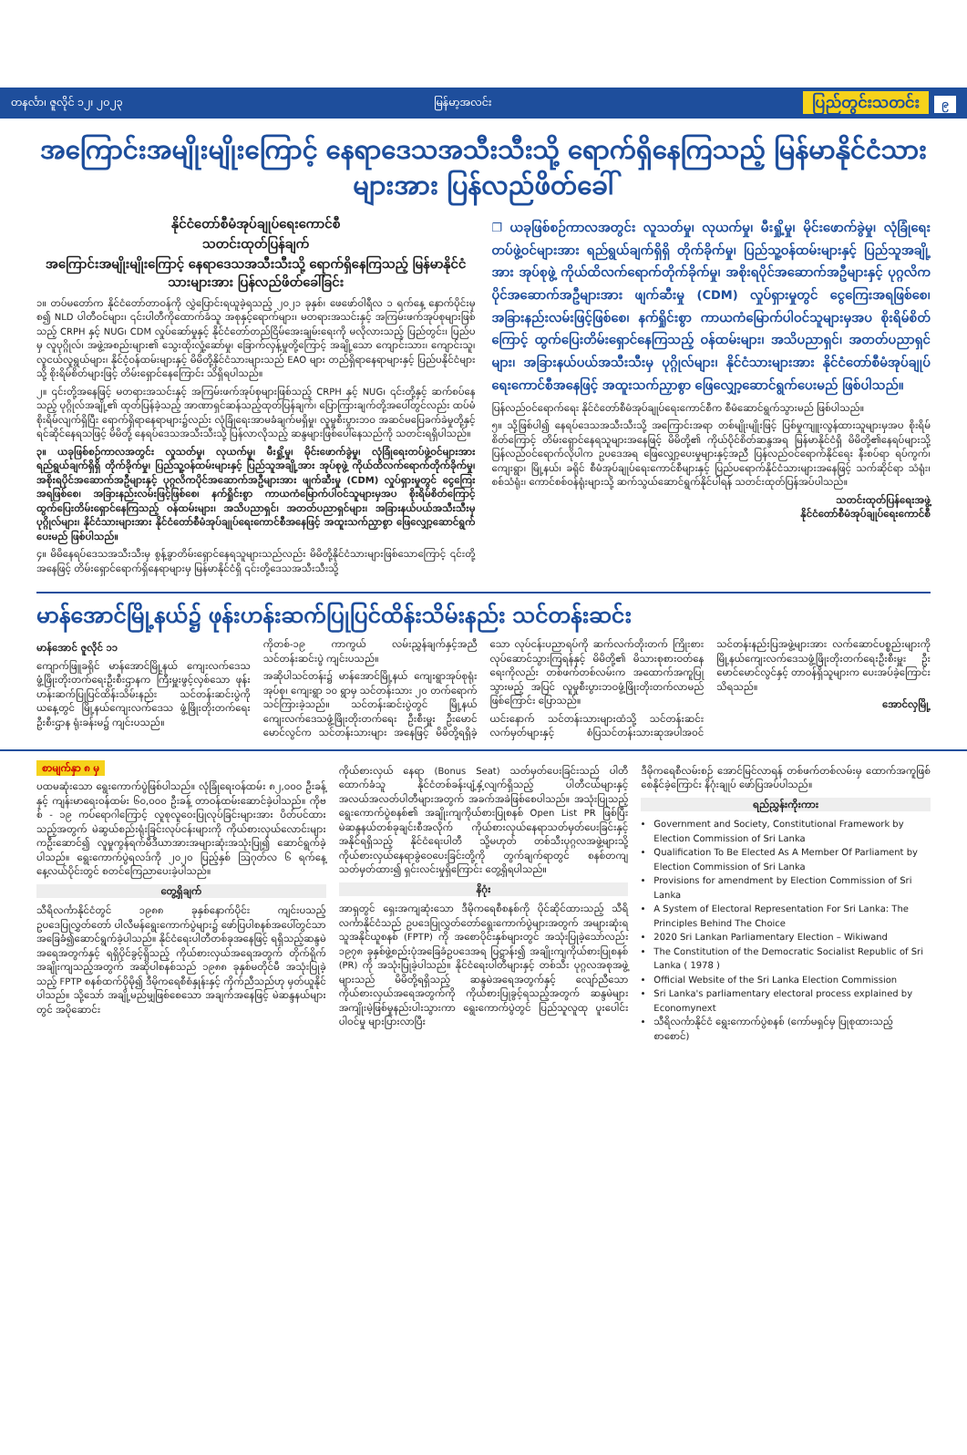တနင်္လာ၊ ဇူလိုင် ၁၂၊ ၂၀၂၃ မြန်မာ့အလင်း ပြည်တွင်းသတင်း ၉
အကြောင်းအမျိုးမျိုးကြောင့် နေရာဒေသအသီးသီးသို့ ရောက်ရှိနေကြသည့် မြန်မာနိုင်ငံသားများအား ပြန်လည်ဖိတ်ခေါ်
နိုင်ငံတော်စီမံအုပ်ချုပ်ရေးကောင်စီ
သတင်းထုတ်ပြန်ချက်
အကြောင်းအမျိုးမျိုးကြောင့် နေရာဒေသအသီးသီးသို့ ရောက်ရှိနေကြသည့် မြန်မာနိုင်ငံသားများအား ပြန်လည်ဖိတ်ခေါ်ခြင်း
၁။ တပ်မတော်က နိုင်ငံတော်တာဝန်ကို လွှဲပြောင်းရယူခဲ့ရသည့် ၂၀၂၁ ခုနှစ်၊ ဖေဖော်ဝါရီလ ၁ ရက်နေ့ နောက်ပိုင်းမှစ၍ NLD ပါတီဝင်များ၊ ၎င်းပါတီကိုထောက်ခံသူ အစုနှင့်ရောက်များ၊ မတရားအသင်းနှင့် အကြမ်းဖက်အုပ်စုများဖြစ်သည့် CRPH နှင့် NUG၊ CDM လှုပ်ဆော်မှုနှင့် နိုင်ငံတော်တည်ငြိမ်အေးချမ်းရေးကို မလိုလားသည့် ပြည်တွင်း၊ ပြည်ပမှ လူပုဂ္ဂိုလ်၊ အဖွဲ့အစည်းများ၏ သွေးထိုးလှုံ့ဆော်မှု၊ ခြောက်လှန့်မှုတို့ကြောင့် အချို့သော ကျောင်းသား၊ ကျောင်းသူ၊ လူငယ်လူရွယ်များ၊ နိုင်ငံ့ဝန်ထမ်းများနှင့် မိမိတို့နိုင်ငံသားများသည် EAO များ တည်ရှိရာနေရာများနှင့် ပြည်ပနိုင်ငံများသို့ စိုးရိမ်စိတ်များဖြင့် တိမ်းရှောင်နေကြောင်း သိရှိရပါသည်။
၂။ ၎င်းတို့အနေဖြင့် မတရားအသင်းနှင့် အကြမ်းဖက်အုပ်စုများဖြစ်သည့် CRPH နှင့် NUG၊ ၎င်းတို့နှင့် ဆက်စပ်နေသည့် ပုဂ္ဂိုလ်အချို့၏ ထုတ်ပြန်ခဲ့သည့် အာဏာရှင်ဆန်သည့်ထုတ်ပြန်ချက်၊ ပြောကြားချက်တို့အပေါ်တွင်လည်း ထပ်မံစိုးရိမ်လျက်ရှိပြီး ရောက်ရှိရာနေရာများ၌လည်း လုံခြုံရေးအာမခံချက်မရှိမှု၊ လူမှုစီးပွားဘဝ အဆင်မပြေခက်ခဲမှုတို့နှင့် ရင်ဆိုင်နေရသဖြင့် မိမိတို့ နေရပ်ဒေသအသီးသီးသို့ ပြန်လာလိုသည့် ဆန္ဒများဖြစ်ပေါ်နေသည်ကို သတင်းရရှိပါသည်။
၃။ ယခုဖြစ်စဉ်ကာလအတွင်း လူသတ်မှု၊ လုယက်မှု၊ မီးရှို့မှု၊ မိုင်းဖောက်ခွဲမှု၊ လုံခြုံရေးတပ်ဖွဲ့ဝင်များအား ရည်ရွယ်ချက်ရှိရှိ တိုက်ခိုက်မှု၊ ပြည်သူ့ဝန်ထမ်းများနှင့် ပြည်သူအချို့အား အုပ်စုဖွဲ့ ကိုယ်ထိလက်ရောက်တိုက်ခိုက်မှု၊ အစိုးရပိုင်အဆောက်အဦများနှင့် ပုဂ္ဂလိကပိုင်အဆောက်အဦများအား ဖျက်ဆီးမှု (CDM) လှုပ်ရှားမှုတွင် ငွေကြေးအရဖြစ်စေ၊ အခြားနည်းလမ်းဖြင့်ဖြစ်စေ၊ နက်ရှိုင်းစွာ ကာယကံမြောက်ပါဝင်သူများမှအပ စိုးရိမ်စိတ်ကြောင့် ထွက်ပြေးတိမ်းရှောင်နေကြသည့် ဝန်ထမ်းများ၊ အသိပညာရှင်၊ အတတ်ပညာရှင်များ၊ အခြားနယ်ပယ်အသီးသီးမှ ပုဂ္ဂိုလ်များ၊ နိုင်ငံသားများအား နိုင်ငံတော်စီမံအုပ်ချုပ်ရေးကောင်စီအနေဖြင့် အထူးသက်ညှာစွာ ဖြေလျှော့ဆောင်ရွက်ပေးမည် ဖြစ်ပါသည်။
၄။ မိမိနေရပ်ဒေသအသီးသီးမှ စွန့်ခွာတိမ်းရှောင်နေရသူများသည်လည်း မိမိတို့နိုင်ငံသားများဖြစ်သောကြောင့် ၎င်းတို့အနေဖြင့် တိမ်းရှောင်ရောက်ရှိနေရာများမှ မြန်မာနိုင်ငံရှိ ၎င်းတို့ဒေသအသီးသီးသို့
❐ ယခုဖြစ်စဉ်ကာလအတွင်း လူသတ်မှု၊ လုယက်မှု၊ မီးရှို့မှု၊ မိုင်းဖောက်ခွဲမှု၊ လုံခြုံရေးတပ်ဖွဲ့ဝင်များအား ရည်ရွယ်ချက်ရှိရှိ တိုက်ခိုက်မှု၊ ပြည်သူ့ဝန်ထမ်းများနှင့် ပြည်သူအချို့အား အုပ်စုဖွဲ့ ကိုယ်ထိလက်ရောက်တိုက်ခိုက်မှု၊ အစိုးရပိုင်အဆောက်အဦများနှင့် ပုဂ္ဂလိကပိုင်အဆောက်အဦများအား ဖျက်ဆီးမှု (CDM) လှုပ်ရှားမှုတွင် ငွေကြေးအရဖြစ်စေ၊ အခြားနည်းလမ်းဖြင့်ဖြစ်စေ၊ နက်ရှိုင်းစွာ ကာယကံမြောက်ပါဝင်သူများမှအပ စိုးရိမ်စိတ်ကြောင့် ထွက်ပြေးတိမ်းရှောင်နေကြသည့် ဝန်ထမ်းများ၊ အသိပညာရှင်၊ အတတ်ပညာရှင်များ၊ အခြားနယ်ပယ်အသီးသီးမှ ပုဂ္ဂိုလ်များ၊ နိုင်ငံသားများအား နိုင်ငံတော်စီမံအုပ်ချုပ်ရေးကောင်စီအနေဖြင့် အထူးသက်ညှာစွာ ဖြေလျှော့ဆောင်ရွက်ပေးမည် ဖြစ်ပါသည်။
ပြန်လည်ဝင်ရောက်ရေး နိုင်ငံတော်စီမံအုပ်ချုပ်ရေးကောင်စီက စီမံဆောင်ရွက်သွားမည် ဖြစ်ပါသည်။
၅။ သို့ဖြစ်ပါ၍ နေရပ်ဒေသအသီးသီးသို့ အကြောင်းအရာ တစ်မျိုးမျိုးဖြင့် ပြစ်မှုကျူးလွန်ထားသူများမှအပ စိုးရိမ်စိတ်ကြောင့် တိမ်းရှောင်နေရသူများအနေဖြင့် မိမိတို့၏ ကိုယ်ပိုင်စိတ်ဆန္ဒအရ မြန်မာနိုင်ငံရှိ မိမိတို့၏နေရပ်များသို့ ပြန်လည်ဝင်ရောက်လိုပါက ဥပဒေအရ ဖြေလျှော့ပေးမှုများနှင့်အညီ ပြန်လည်ဝင်ရောက်နိုင်ရေး နီးစပ်ရာ ရပ်ကွက်၊ ကျေးရွာ၊ မြို့နယ်၊ ခရိုင် စီမံအုပ်ချုပ်ရေးကောင်စီများနှင့် ပြည်ပရောက်နိုင်ငံသားများအနေဖြင့် သက်ဆိုင်ရာ သံရုံး၊ စစ်သံရုံး၊ ကောင်စစ်ဝန်ရုံးများသို့ ဆက်သွယ်ဆောင်ရွက်နိုင်ပါရန် သတင်းထုတ်ပြန်အပ်ပါသည်။
သတင်းထုတ်ပြန်ရေးအဖွဲ့
နိုင်ငံတော်စီမံအုပ်ချုပ်ရေးကောင်စီ
မာန်အောင်မြို့နယ်၌ ဖုန်းဟန်းဆက်ပြုပြင်ထိန်းသိမ်းနည်း သင်တန်းဆင်း
မာန်အောင် ဇူလိုင် ၁၁
ကျောက်ဖြူခရိုင် မာန်အောင်မြို့နယ် ကျေးလက်ဒေသဖွံ့ဖြိုးတိုးတက်ရေးဦးစီးဌာနက ကြီးမှူးဖွင့်လှစ်သော ဖုန်းဟန်းဆက်ပြုပြင်ထိန်းသိမ်းနည်း သင်တန်းဆင်းပွဲကို ယနေ့တွင် မြို့နယ်ကျေးလက်ဒေသ ဖွံ့ဖြိုးတိုးတက်ရေးဦးစီးဌာန ရုံးခန်းမ၌ ကျင်းပသည်။
ကိုတစ်-၁၉ ကာကွယ် လမ်းညွှန်ချက်နှင့်အညီ သင်တန်းဆင်းပွဲ ကျင်းပသည်။
အဆိုပါသင်တန်း၌ မာန်အောင်မြို့နယ် ကျေးရွာအုပ်စုရုံးအုပ်စု၊ ကျေးရွာ ၁၀ ရွာမှ သင်တန်းသား ၂၀ တက်ရောက်သင်ကြားခဲ့သည်။ သင်တန်းဆင်းပွဲတွင် မြို့နယ်ကျေးလက်ဒေသဖွံ့ဖြိုးတိုးတက်ရေး ဦးစီးမှူး ဦးမောင်မောင်လွင်က သင်တန်းသားများ အနေဖြင့် မိမိတို့ရရှိခဲ့သော လုပ်ငန်းပညာရပ်ကို ဆက်လက်တိုးတက် ကြိုးစားလုပ်ဆောင်သွားကြရန်နှင့် မိမိတို့၏ မိသားစုစားဝတ်နေရေးကိုလည်း တစ်ဖက်တစ်လမ်းက အထောက်အကူပြုသွားမည့် အပြင် လူမှုစီးပွားဘဝဖွံ့ဖြိုးတိုးတက်လာမည်ဖြစ်ကြောင်း ပြောသည်။
ယင်းနောက် သင်တန်းသားများထံသို့ သင်တန်းဆင်းလက်မှတ်များနှင့် စံပြသင်တန်းသားဆုအပါအဝင် သင်တန်းနည်းပြအဖွဲ့များအား လက်ဆောင်ပစ္စည်းများကို မြို့နယ်ကျေးလက်ဒေသဖွံ့ဖြိုးတိုးတက်ရေးဦးစီးမှူး ဦးမောင်မောင်လွင်နှင့် တာဝန်ရှိသူများက ပေးအပ်ခဲ့ကြောင်း သိရသည်။
အောင်လှမြို့
စာမျက်နှာ ၈ မှ
ပထမဆုံးသော ရွေးကောက်ပွဲဖြစ်ပါသည်။ လုံခြုံရေးဝန်ထမ်း ၈၂,၀၀၀ ဦးခန့်နှင့် ကျန်းမာရေးဝန်ထမ်း ၆၀,၀၀၀ ဦးခန့် တာဝန်ထမ်းဆောင်ခဲ့ပါသည်။ ကိုဗစ် - ၁၉ ကပ်ရောဂါကြောင့် လူစုလူဝေးပြုလုပ်ခြင်းများအား ပိတ်ပင်ထားသည့်အတွက် မဲဆွယ်စည်းရုံးခြင်းလုပ်ငန်းများကို ကိုယ်စားလှယ်လောင်းများကဦးဆောင်၍ လူမှုကွန်ရက်မီဒီယာအားအများဆုံးအသုံးပြု၍ ဆောင်ရွက်ခဲ့ပါသည်။ ရွေးကောက်ပွဲရလဒ်ကို ၂၀၂၀ ပြည့်နှစ် ဩဂုတ်လ ၆ ရက်နေ့ နေ့လယ်ပိုင်းတွင် စတင်ကြေညာပေးခဲ့ပါသည်။
တွေ့ရှိချက်
သီရိလင်္ကာနိုင်ငံတွင် ၁၉၈၈ ခုနှစ်နောက်ပိုင်း ကျင်းပသည့် ဥပဒေပြုလွှတ်တော် ပါလီမန်ရွေးကောက်ပွဲများ၌ ဖော်ပြပါစနစ်အပေါ်တွင်သာ အခြေခံ၍ဆောင်ရွက်ခဲ့ပါသည်။ နိုင်ငံရေးပါတီတစ်ခုအနေဖြင့် ရရှိသည့်ဆန္ဒမဲအရေအတွက်နှင့် ရရှိပိုင်ခွင့်ရှိသည့် ကိုယ်စားလှယ်အရေအတွက် တိုက်ရိုက်အချိုးကျသည့်အတွက် အဆိုပါစနစ်သည် ၁၉၈၈ ခုနှစ်မတိုင်မီ အသုံးပြုခဲ့သည့် FPTP စနစ်ထက်ပိုမို၍ ဒီမိုကရေစီစံနှုန်းနှင့် ကိုက်ညီသည်ဟု မှတ်ယူနိုင်ပါသည်။ သို့သော် အချို့မည်မျှဖြစ်စေသော အချက်အနေဖြင့် မဲဆန္ဒနယ်များတွင် အပိုဆောင်း
ကိုယ်စားလှယ် နေရာ (Bonus Seat) သတ်မှတ်ပေးခြင်းသည် ပါတီထောက်ခံသူ နိုင်ငံတစ်ခန်းပျံ့နှံ့လျက်ရှိသည့် ပါတီငယ်များနှင့် အလယ်အလတ်ပါတီများအတွက် အခက်အခဲဖြစ်စေပါသည်။ အသုံးပြုသည့် ရွေးကောက်ပွဲစနစ်၏ အချိုးကျကိုယ်စားပြုစနစ် Open List PR ဖြစ်ပြီး မဲဆန္ဒနယ်တစ်ခုချင်းစီအလိုက် ကိုယ်စားလှယ်နေရာသတ်မှတ်ပေးခြင်းနှင့် အနိုင်ရရှိသည့် နိုင်ငံရေးပါတီ သို့မဟုတ် တစ်သီးပုဂ္ဂလအဖွဲ့များသို့ ကိုယ်စားလှယ်နေရာခွဲဝေပေးခြင်းတို့ကို တွက်ချက်ရာတွင် စနစ်တကျ သတ်မှတ်ထား၍ ရှင်းလင်းမှုရှိကြောင်း တွေ့ရှိရပါသည်။
နိဂုံး
အာရှတွင် ရှေးအကျဆုံးသော ဒီမိုကရေစီစနစ်ကို ပိုင်ဆိုင်ထားသည့် သီရိလင်္ကာနိုင်ငံသည် ဥပဒေပြုလွှတ်တော်ရွေးကောက်ပွဲများအတွက် အများဆုံးရသူအနိုင်ယူစနစ် (FPTP) ကို အစောပိုင်းနှစ်များတွင် အသုံးပြုခဲ့သော်လည်း ၁၉၇၈ ခုနှစ်ဖွဲ့စည်းပုံအခြေခံဥပဒေအရ ပြဋ္ဌာန်း၍ အချိုးကျကိုယ်စားပြုစနစ် (PR) ကို အသုံးပြုခဲ့ပါသည်။ နိုင်ငံရေးပါတီများနှင့် တစ်သီး ပုဂ္ဂလအစုအဖွဲ့များသည် မိမိတို့ရရှိသည့် ဆန္ဒမဲအရေအတွက်နှင့် လျော်ညီသော ကိုယ်စားလှယ်အရေအတွက်ကို ကိုယ်စားပြုခွင့်ရသည့်အတွက် ဆန္ဒမဲများ အကျိုးမဲ့ဖြစ်မှုနည်းပါးသွားကာ ရွေးကောက်ပွဲတွင် ပြည်သူလူထု ပူးပေါင်းပါဝင်မှု များပြားလာပြီး
ဒီမိုကရေစီလမ်းစဉ် အောင်မြင်လာရန် တစ်ဖက်တစ်လမ်းမှ ထောက်အကူဖြစ်စေနိုင်ခဲ့ကြောင်း နိဂုံးချုပ် ဖော်ပြအပ်ပါသည်။
ရည်ညွှန်းကိုးကား
Government and Society, Constitutional Framework by Election Commission of Sri Lanka
Qualification To Be Elected As A Member Of Parliament by Election Commission of Sri Lanka
Provisions for amendment by Election Commission of Sri Lanka
A System of Electoral Representation For Sri Lanka: The Principles Behind The Choice
2020 Sri Lankan Parliamentary Election – Wikiwand
The Constitution of the Democratic Socialist Republic of Sri Lanka ( 1978 )
Official Website of the Sri Lanka Election Commission
Sri Lanka's parliamentary electoral process explained by Economynext
သီရိလင်္ကာနိုင်ငံ ရွေးကောက်ပွဲစနစ် (ကော်မရှင်မှ ပြုစုထားသည့် စာစောင်)